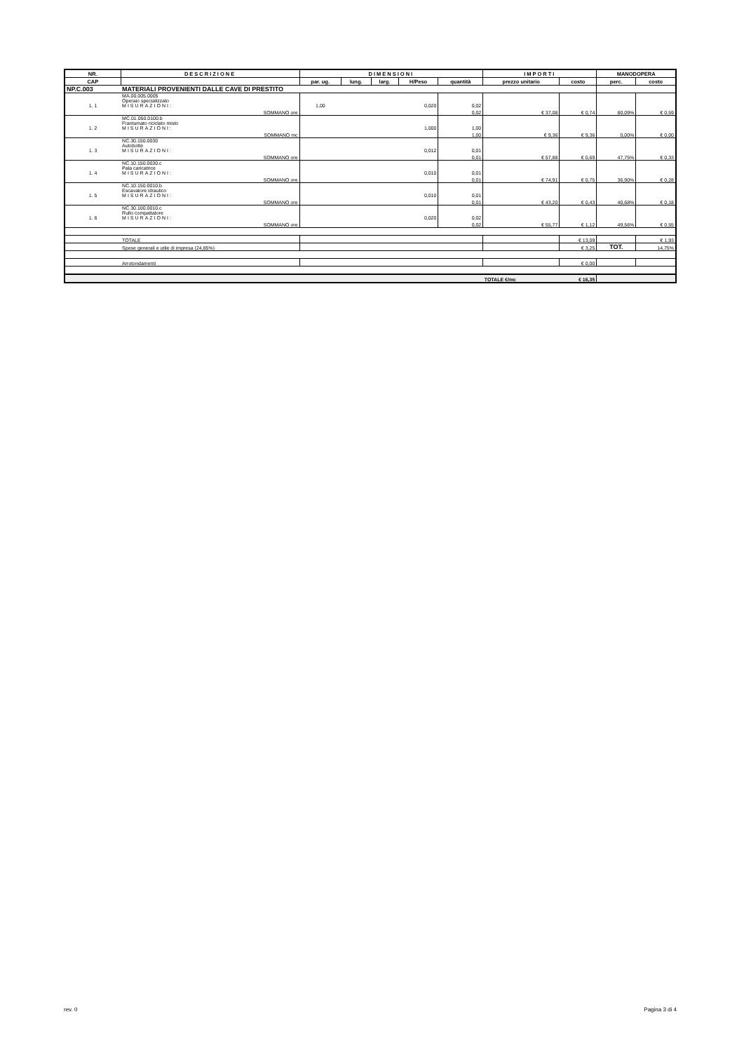| NR. | DESCRIZIONE | DIMENSIONI | | | | | IMPORTI | | MANODOPERA | |
| --- | --- | --- | --- | --- | --- | --- | --- | --- | --- | --- |
| CAP | | par. ug. | lung. | larg. | H/Peso | quantità | prezzo unitario | costo | perc. | costo |
| NP.C.003 | MATERIALI PROVENIENTI DALLE CAVE DI PRESTITO | | | | | | | | | |
| 1. 1 | MA.00.005.0005 Operaio specializzato MISURAZIONI: | 1,00 | | | 0,020 | 0,02 | | | | |
| | SOMMANO ore | | | | | 0,02 | € 37,08 | € 0,74 | 80,09% | € 0,59 |
| 1. 2 | MC.01.050.0100.b Frantumato riciclato misto MISURAZIONI: | | | | 1,000 | 1,00 | | | | |
| | SOMMANO mc | | | | | 1,00 | € 9,36 | € 9,36 | 0,00% | € 0,00 |
| 1. 3 | NC.30.150.0030 Autobotte MISURAZIONI: | | | | 0,012 | 0,01 | | | | |
| | SOMMANO ore | | | | | 0,01 | € 57,88 | € 0,69 | 47,75% | € 0,33 |
| 1. 4 | NC.10.150.0030.c Pala caricatrice MISURAZIONI: | | | | 0,010 | 0,01 | | | | |
| | SOMMANO ore | | | | | 0,01 | € 74,91 | € 0,75 | 36,90% | € 0,28 |
| 1. 5 | NC.10.150.0010.b Escavatore idraulico MISURAZIONI: | | | | 0,010 | 0,01 | | | | |
| | SOMMANO ore | | | | | 0,01 | € 43,20 | € 0,43 | 40,68% | € 0,18 |
| 1. 6 | NC.30.100.0010.c Rullo compattatore MISURAZIONI: | | | | 0,020 | 0,02 | | | | |
| | SOMMANO ore | | | | | 0,02 | € 55,77 | € 1,12 | 49,56% | € 0,55 |
| | TOTALE | | | | | | | € 13,09 | | € 1,93 |
| | Spese generali e utile di impresa (24,85%) | | | | | | | € 3,25 | TOT. | 14,75% |
| | Arrotondamenti | | | | | | | € 0,00 | | |
| | | | | | | | TOTALE €/mc | € 16,35 | | |
rev. 0 Pagina 3 di 4